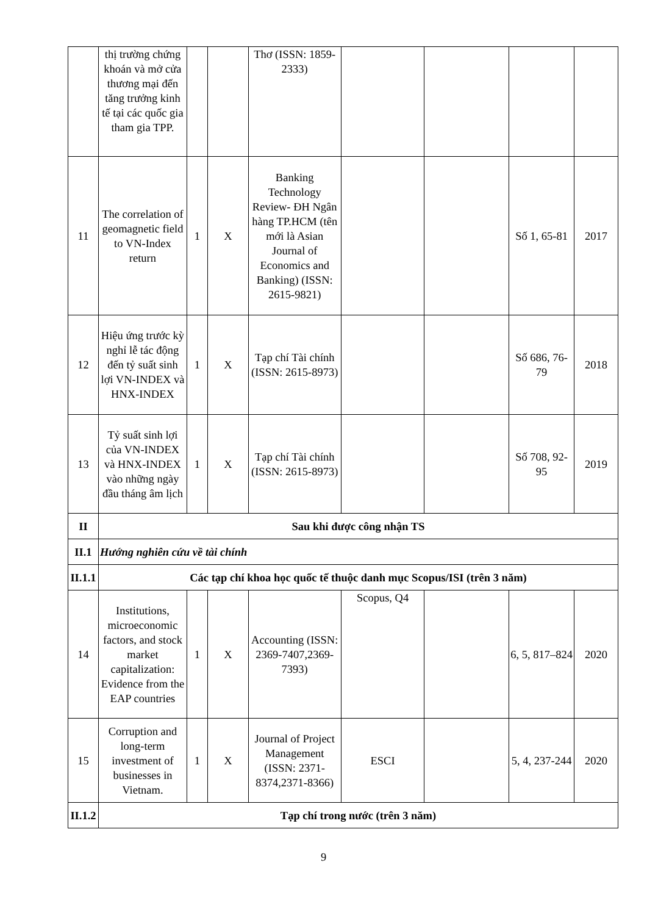| | thị trường chứng khoán và mở cửa thương mại đến tăng trưởng kinh tế tại các quốc gia tham gia TPP. | | | Thơ (ISSN: 1859-2333) | | | | |
| 11 | The correlation of geomagnetic field to VN-Index return | 1 | X | Banking Technology Review- ĐH Ngân hàng TP.HCM (tên mới là Asian Journal of Economics and Banking) (ISSN: 2615-9821) | | | Số 1, 65-81 | 2017 |
| 12 | Hiệu ứng trước kỳ nghỉ lễ tác động đến tỷ suất sinh lợi VN-INDEX và HNX-INDEX | 1 | X | Tạp chí Tài chính (ISSN: 2615-8973) | | | Số 686, 76-79 | 2018 |
| 13 | Tỷ suất sinh lợi của VN-INDEX và HNX-INDEX vào những ngày đầu tháng âm lịch | 1 | X | Tạp chí Tài chính (ISSN: 2615-8973) | | | Số 708, 92-95 | 2019 |
| II | Sau khi được công nhận TS | | | | | | | |
| II.1 | Hướng nghiên cứu về tài chính | | | | | | | |
| II.1.1 | Các tạp chí khoa học quốc tế thuộc danh mục Scopus/ISI (trên 3 năm) | | | | | | | |
| 14 | Institutions, microeconomic factors, and stock market capitalization: Evidence from the EAP countries | 1 | X | Accounting (ISSN: 2369-7407,2369-7393) | Scopus, Q4 | | 6, 5, 817–824 | 2020 |
| 15 | Corruption and long-term investment of businesses in Vietnam. | 1 | X | Journal of Project Management (ISSN: 2371-8374,2371-8366) | ESCI | | 5, 4, 237-244 | 2020 |
| II.1.2 | Tạp chí trong nước (trên 3 năm) | | | | | | | |
9